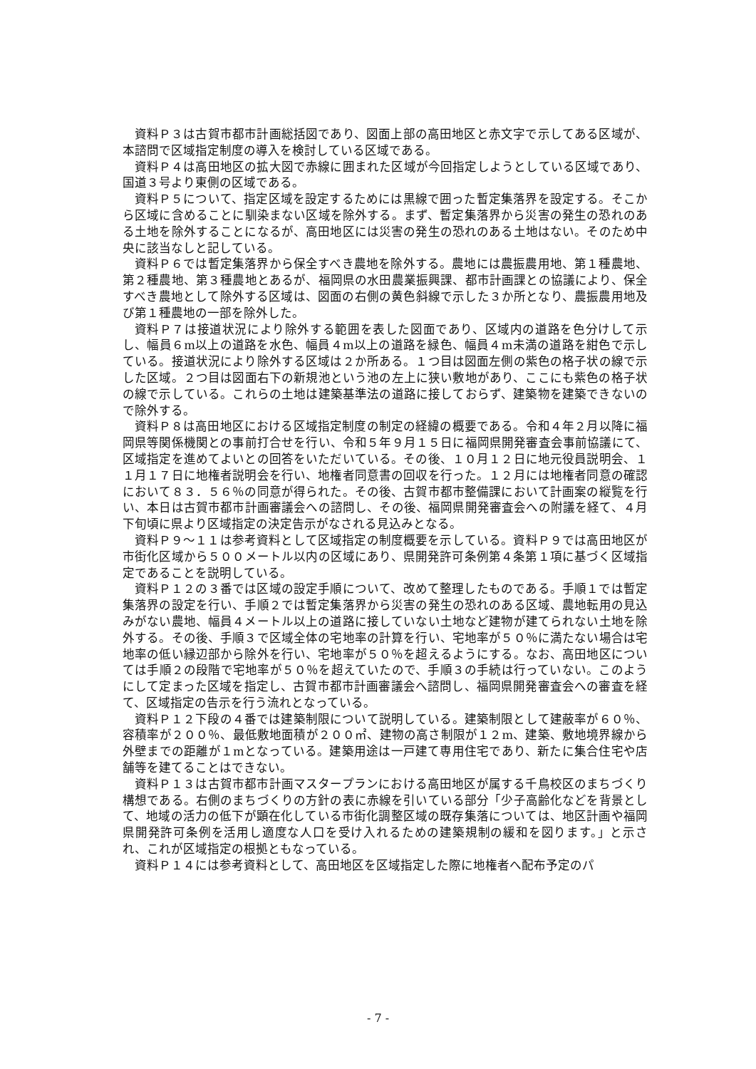資料Ｐ３は古賀市都市計画総括図であり、図面上部の高田地区と赤文字で示してある区域が、本諮問で区域指定制度の導入を検討している区域である。
資料Ｐ４は高田地区の拡大図で赤線に囲まれた区域が今回指定しようとしている区域であり、国道３号より東側の区域である。
資料Ｐ５について、指定区域を設定するためには黒線で囲った暫定集落界を設定する。そこから区域に含めることに馴染まない区域を除外する。まず、暫定集落界から災害の発生の恐れのある土地を除外することになるが、高田地区には災害の発生の恐れのある土地はない。そのため中央に該当なしと記している。
資料Ｐ６では暫定集落界から保全すべき農地を除外する。農地には農振農用地、第１種農地、第２種農地、第３種農地とあるが、福岡県の水田農業振興課、都市計画課との協議により、保全すべき農地として除外する区域は、図面の右側の黄色斜線で示した３か所となり、農振農用地及び第１種農地の一部を除外した。
資料Ｐ７は接道状況により除外する範囲を表した図面であり、区域内の道路を色分けして示し、幅員６m以上の道路を水色、幅員４m以上の道路を緑色、幅員４m未満の道路を紺色で示している。接道状況により除外する区域は２か所ある。１つ目は図面左側の紫色の格子状の線で示した区域。２つ目は図面右下の新規池という池の左上に狭い敷地があり、ここにも紫色の格子状の線で示している。これらの土地は建築基準法の道路に接しておらず、建築物を建築できないので除外する。
資料Ｐ８は高田地区における区域指定制度の制定の経緯の概要である。令和４年２月以降に福岡県等関係機関との事前打合せを行い、令和５年９月１５日に福岡県開発審査会事前協議にて、区域指定を進めてよいとの回答をいただいている。その後、１０月１２日に地元役員説明会、１１月１７日に地権者説明会を行い、地権者同意書の回収を行った。１２月には地権者同意の確認において８３．５６％の同意が得られた。その後、古賀市都市整備課において計画案の縦覧を行い、本日は古賀市都市計画審議会への諮問し、その後、福岡県開発審査会への附議を経て、４月下旬頃に県より区域指定の決定告示がなされる見込みとなる。
資料Ｐ９～１１は参考資料として区域指定の制度概要を示している。資料Ｐ９では高田地区が市街化区域から５００メートル以内の区域にあり、県開発許可条例第４条第１項に基づく区域指定であることを説明している。
資料Ｐ１２の３番では区域の設定手順について、改めて整理したものである。手順１では暫定集落界の設定を行い、手順２では暫定集落界から災害の発生の恐れのある区域、農地転用の見込みがない農地、幅員４メートル以上の道路に接していない土地など建物が建てられない土地を除外する。その後、手順３で区域全体の宅地率の計算を行い、宅地率が５０％に満たない場合は宅地率の低い縁辺部から除外を行い、宅地率が５０％を超えるようにする。なお、高田地区については手順２の段階で宅地率が５０％を超えていたので、手順３の手続は行っていない。このようにして定まった区域を指定し、古賀市都市計画審議会へ諮問し、福岡県開発審査会への審査を経て、区域指定の告示を行う流れとなっている。
資料Ｐ１２下段の４番では建築制限について説明している。建築制限として建蔽率が６０％、容積率が２００％、最低敷地面積が２００㎡、建物の高さ制限が１２m、建築、敷地境界線から外壁までの距離が１mとなっている。建築用途は一戸建て専用住宅であり、新たに集合住宅や店舗等を建てることはできない。
資料Ｐ１３は古賀市都市計画マスタープランにおける高田地区が属する千鳥校区のまちづくり構想である。右側のまちづくりの方針の表に赤線を引いている部分「少子高齢化などを背景として、地域の活力の低下が顕在化している市街化調整区域の既存集落については、地区計画や福岡県開発許可条例を活用し適度な人口を受け入れるための建築規制の緩和を図ります。」と示され、これが区域指定の根拠ともなっている。
資料Ｐ１４には参考資料として、高田地区を区域指定した際に地権者へ配布予定のパ
- 7 -